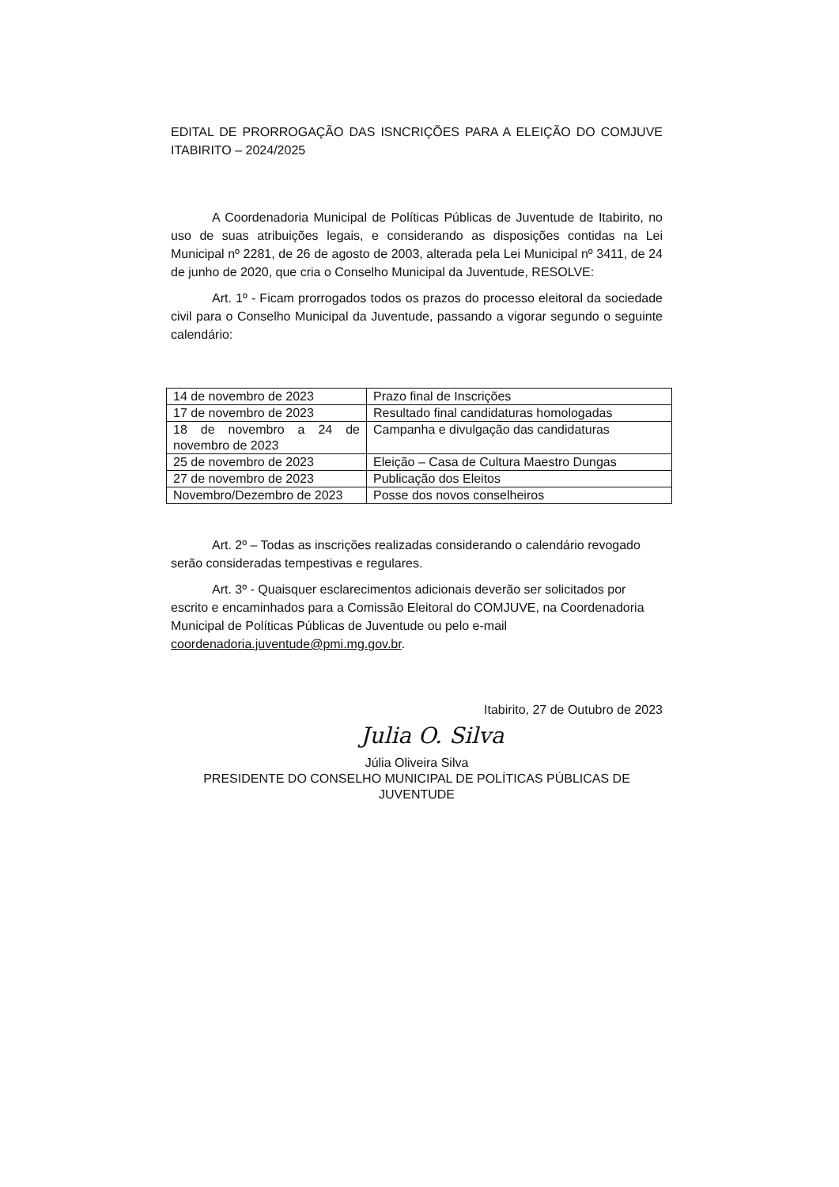EDITAL DE PRORROGAÇÃO DAS ISNCRIÇÕES PARA A ELEIÇÃO DO COMJUVE ITABIRITO – 2024/2025
A Coordenadoria Municipal de Políticas Públicas de Juventude de Itabirito, no uso de suas atribuições legais, e considerando as disposições contidas na Lei Municipal nº 2281, de 26 de agosto de 2003, alterada pela Lei Municipal nº 3411, de 24 de junho de 2020, que cria o Conselho Municipal da Juventude, RESOLVE:
Art. 1º - Ficam prorrogados todos os prazos do processo eleitoral da sociedade civil para o Conselho Municipal da Juventude, passando a vigorar segundo o seguinte calendário:
| 14 de novembro de 2023 | Prazo final de Inscrições |
| 17 de novembro de 2023 | Resultado final candidaturas homologadas |
| 18 de novembro a 24 de novembro de 2023 | Campanha e divulgação das candidaturas |
| 25 de novembro de 2023 | Eleição – Casa de Cultura Maestro Dungas |
| 27 de novembro de 2023 | Publicação dos Eleitos |
| Novembro/Dezembro de 2023 | Posse dos novos conselheiros |
Art. 2º – Todas as inscrições realizadas considerando o calendário revogado serão consideradas tempestivas e regulares.
Art. 3º - Quaisquer esclarecimentos adicionais deverão ser solicitados por escrito e encaminhados para a Comissão Eleitoral do COMJUVE, na Coordenadoria Municipal de Políticas Públicas de Juventude ou pelo e-mail coordenadoria.juventude@pmi.mg.gov.br.
Itabirito, 27 de Outubro de 2023
Julia O. Silva
Júlia Oliveira Silva
PRESIDENTE DO CONSELHO MUNICIPAL DE POLÍTICAS PÚBLICAS DE JUVENTUDE